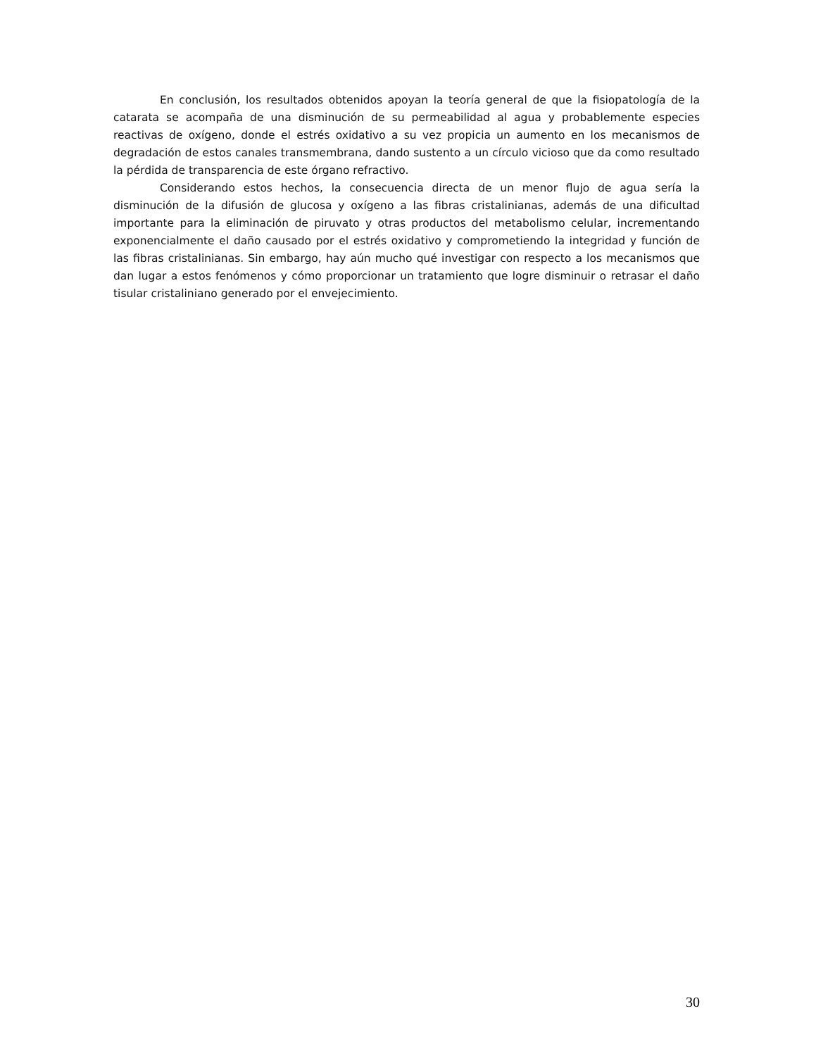En conclusión, los resultados obtenidos apoyan la teoría general de que la fisiopatología de la catarata se acompaña de una disminución de su permeabilidad al agua y probablemente especies reactivas de oxígeno, donde el estrés oxidativo a su vez propicia un aumento en los mecanismos de degradación de estos canales transmembrana, dando sustento a un círculo vicioso que da como resultado la pérdida de transparencia de este órgano refractivo.
Considerando estos hechos, la consecuencia directa de un menor flujo de agua sería la disminución de la difusión de glucosa y oxígeno a las fibras cristalinianas, además de una dificultad importante para la eliminación de piruvato y otras productos del metabolismo celular, incrementando exponencialmente el daño causado por el estrés oxidativo y comprometiendo la integridad y función de las fibras cristalinianas. Sin embargo, hay aún mucho qué investigar con respecto a los mecanismos que dan lugar a estos fenómenos y cómo proporcionar un tratamiento que logre disminuir o retrasar el daño tisular cristaliniano generado por el envejecimiento.
30